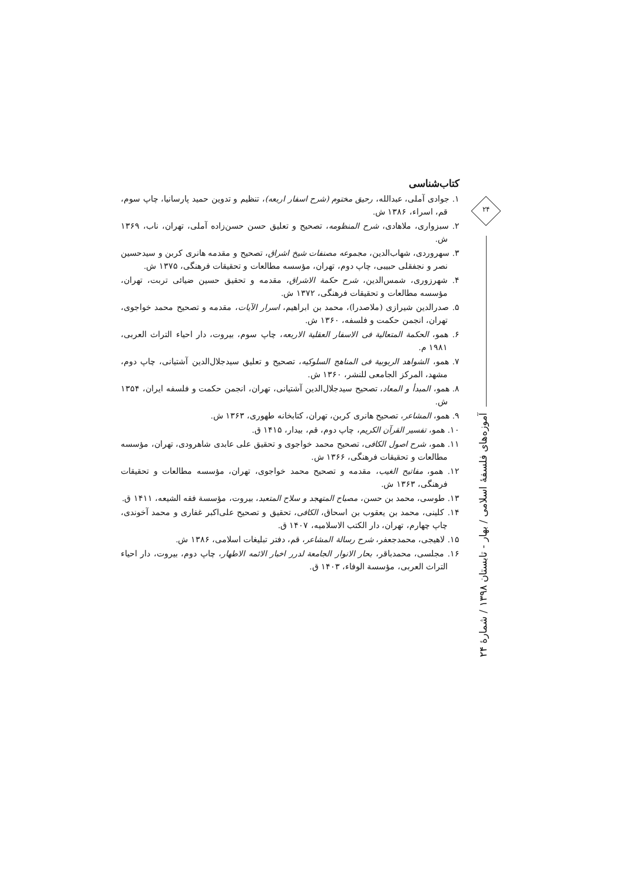کتاب‌شناسی
۱. جوادی آملی، عبدالله، رحیق مختوم (شرح اسفار اربعه)، تنظیم و تدوین حمید پارسانیا، چاپ سوم، قم، اسراء، ۱۳۸۶ ش.
۲. سبزواری، ملاهادی، شرح المنظومه، تصحیح و تعلیق حسن حسن‌زاده آملی، تهران، ناب، ۱۳۶۹ ش.
۳. سهروردی، شهاب‌الدین، مجموعه مصنفات شیخ اشراق، تصحیح و مقدمه هانری کربن و سیدحسین نصر و نجفقلی حبیبی، چاپ دوم، تهران، مؤسسه مطالعات و تحقیقات فرهنگی، ۱۳۷۵ ش.
۴. شهرزوری، شمس‌الدین، شرح حکمة الاشراق، مقدمه و تحقیق حسین ضیائی تربت، تهران، مؤسسه مطالعات و تحقیقات فرهنگی، ۱۳۷۲ ش.
۵. صدرالدین شیرازی (ملاصدرا)، محمد بن ابراهیم، اسرار الآیات، مقدمه و تصحیح محمد خواجوی، تهران، انجمن حکمت و فلسفه، ۱۳۶۰ ش.
۶. همو، الحکمة المتعالیة فی الاسفار العقلیة الاربعه، چاپ سوم، بیروت، دار احیاء التراث العربی، ۱۹۸۱ م.
۷. همو، الشواهد الربوبیة فی المناهج السلوکیه، تصحیح و تعلیق سیدجلال‌الدین آشتیانی، چاپ دوم، مشهد، المرکز الجامعی للنشر، ۱۳۶۰ ش.
۸. همو، المبدأ و المعاد، تصحیح سیدجلال‌الدین آشتیانی، تهران، انجمن حکمت و فلسفه ایران، ۱۳۵۴ ش.
۹. همو، المشاعر، تصحیح هانری کربن، تهران، کتابخانه طهوری، ۱۳۶۳ ش.
۱۰. همو، تفسیر القرآن الکریم، چاپ دوم، قم، بیدار، ۱۴۱۵ ق.
۱۱. همو، شرح اصول الکافی، تصحیح محمد خواجوی و تحقیق علی عابدی شاهرودی، تهران، مؤسسه مطالعات و تحقیقات فرهنگی، ۱۳۶۶ ش.
۱۲. همو، مفاتیح الغیب، مقدمه و تصحیح محمد خواجوی، تهران، مؤسسه مطالعات و تحقیقات فرهنگی، ۱۳۶۳ ش.
۱۳. طوسی، محمد بن حسن، مصباح المتهجد و سلاح المتعبد، بیروت، مؤسسة فقه الشیعه، ۱۴۱۱ ق.
۱۴. کلینی، محمد بن یعقوب بن اسحاق، الکافی، تحقیق و تصحیح علی‌اکبر غفاری و محمد آخوندی، چاپ چهارم، تهران، دار الکتب الاسلامیه، ۱۴۰۷ ق.
۱۵. لاهیجی، محمدجعفر، شرح رسالة المشاعر، قم، دفتر تبلیغات اسلامی، ۱۳۸۶ ش.
۱۶. مجلسی، محمدباقر، بحار الانوار الجامعة لدرر اخبار الائمه الاطهار، چاپ دوم، بیروت، دار احیاء التراث العربی، مؤسسة الوفاء، ۱۴۰۳ ق.
۲۴
آموزه‌های فلسفهٔ اسلامی / بهار - تابستان ۱۳۹۸ / شمارهٔ ۲۴